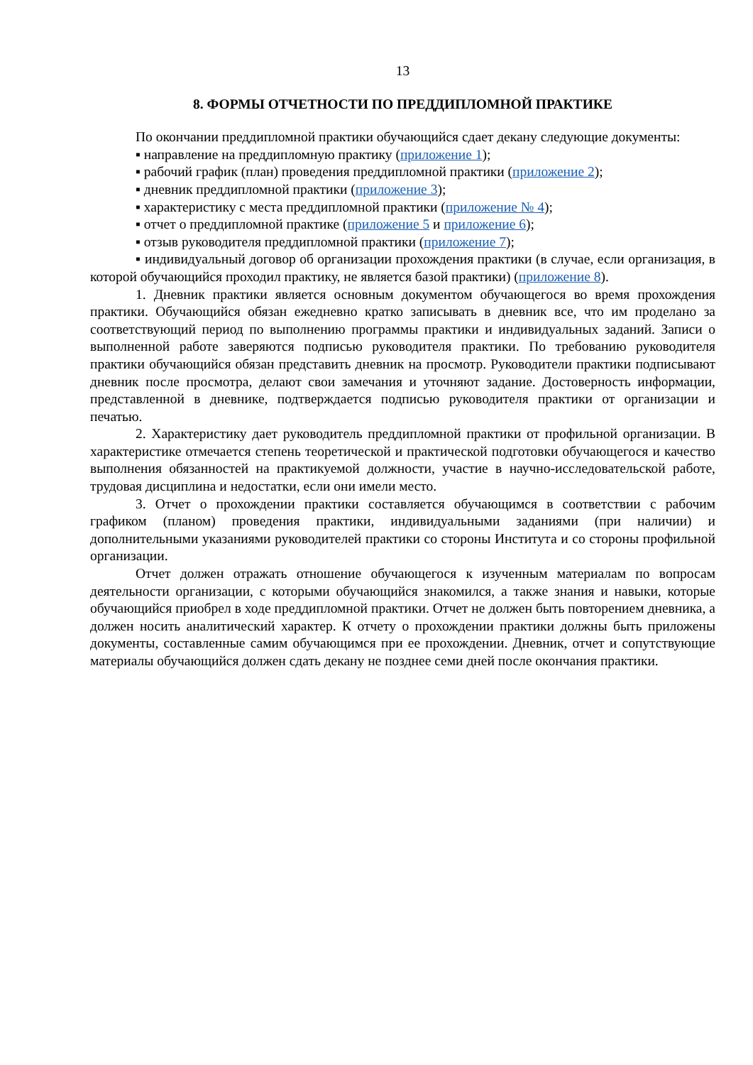13
8. ФОРМЫ ОТЧЕТНОСТИ ПО ПРЕДДИПЛОМНОЙ ПРАКТИКЕ
По окончании преддипломной практики обучающийся сдает декану следующие документы:
▪ направление на преддипломную практику (приложение 1);
▪ рабочий график (план) проведения преддипломной практики (приложение 2);
▪ дневник преддипломной практики (приложение 3);
▪ характеристику с места преддипломной практики (приложение № 4);
▪ отчет о преддипломной практике (приложение 5 и приложение 6);
▪ отзыв руководителя преддипломной практики (приложение 7);
▪ индивидуальный договор об организации прохождения практики (в случае, если организация, в которой обучающийся проходил практику, не является базой практики) (приложение 8).
1. Дневник практики является основным документом обучающегося во время прохождения практики. Обучающийся обязан ежедневно кратко записывать в дневник все, что им проделано за соответствующий период по выполнению программы практики и индивидуальных заданий. Записи о выполненной работе заверяются подписью руководителя практики. По требованию руководителя практики обучающийся обязан представить дневник на просмотр. Руководители практики подписывают дневник после просмотра, делают свои замечания и уточняют задание. Достоверность информации, представленной в дневнике, подтверждается подписью руководителя практики от организации и печатью.
2. Характеристику дает руководитель преддипломной практики от профильной организации. В характеристике отмечается степень теоретической и практической подготовки обучающегося и качество выполнения обязанностей на практикуемой должности, участие в научно-исследовательской работе, трудовая дисциплина и недостатки, если они имели место.
3. Отчет о прохождении практики составляется обучающимся в соответствии с рабочим графиком (планом) проведения практики, индивидуальными заданиями (при наличии) и дополнительными указаниями руководителей практики со стороны Института и со стороны профильной организации.
Отчет должен отражать отношение обучающегося к изученным материалам по вопросам деятельности организации, с которыми обучающийся знакомился, а также знания и навыки, которые обучающийся приобрел в ходе преддипломной практики. Отчет не должен быть повторением дневника, а должен носить аналитический характер. К отчету о прохождении практики должны быть приложены документы, составленные самим обучающимся при ее прохождении. Дневник, отчет и сопутствующие материалы обучающийся должен сдать декану не позднее семи дней после окончания практики.